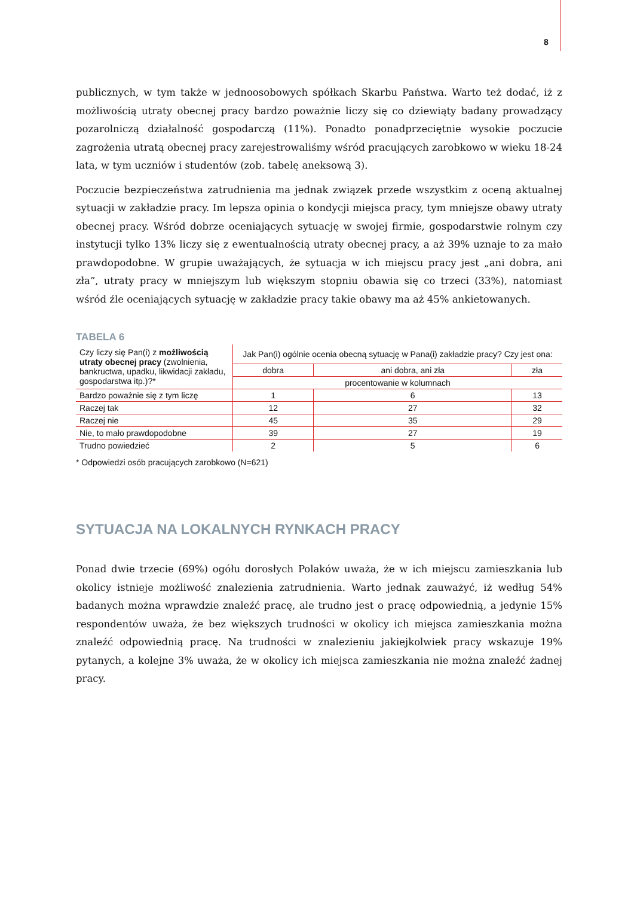8
publicznych, w tym także w jednoosobowych spółkach Skarbu Państwa. Warto też dodać, iż z możliwością utraty obecnej pracy bardzo poważnie liczy się co dziewiąty badany prowadzący pozarolniczą działalność gospodarczą (11%). Ponadto ponadprzeciętnie wysokie poczucie zagrożenia utratą obecnej pracy zarejestrowaliśmy wśród pracujących zarobkowo w wieku 18-24 lata, w tym uczniów i studentów (zob. tabelę aneksową 3).
Poczucie bezpieczeństwa zatrudnienia ma jednak związek przede wszystkim z oceną aktualnej sytuacji w zakładzie pracy. Im lepsza opinia o kondycji miejsca pracy, tym mniejsze obawy utraty obecnej pracy. Wśród dobrze oceniających sytuację w swojej firmie, gospodarstwie rolnym czy instytucji tylko 13% liczy się z ewentualnością utraty obecnej pracy, a aż 39% uznaje to za mało prawdopodobne. W grupie uważających, że sytuacja w ich miejscu pracy jest „ani dobra, ani zła”, utraty pracy w mniejszym lub większym stopniu obawia się co trzeci (33%), natomiast wśród źle oceniających sytuację w zakładzie pracy takie obawy ma aż 45% ankietowanych.
TABELA 6
| Czy liczy się Pan(i) z możliwością utraty obecnej pracy (zwolnienia, bankructwa, upadku, likwidacji zakładu, gospodarstwa itp.)?* | Jak Pan(i) ogólnie ocenia obecną sytuację w Pana(i) zakładzie pracy? Czy jest ona: | | |
| --- | --- | --- | --- |
| | dobra | ani dobra, ani zła | zła |
| | procentowanie w kolumnach | | |
| Bardzo poważnie się z tym liczę | 1 | 6 | 13 |
| Raczej tak | 12 | 27 | 32 |
| Raczej nie | 45 | 35 | 29 |
| Nie, to mało prawdopodobne | 39 | 27 | 19 |
| Trudno powiedzieć | 2 | 5 | 6 |
* Odpowiedzi osób pracujących zarobkowo (N=621)
SYTUACJA NA LOKALNYCH RYNKACH PRACY
Ponad dwie trzecie (69%) ogółu dorosłych Polaków uważa, że w ich miejscu zamieszkania lub okolicy istnieje możliwość znalezienia zatrudnienia. Warto jednak zauważyć, iż według 54% badanych można wprawdzie znaleźć pracę, ale trudno jest o pracę odpowiednią, a jedynie 15% respondentów uważa, że bez większych trudności w okolicy ich miejsca zamieszkania można znaleźć odpowiednią pracę. Na trudności w znalezieniu jakiejkolwiek pracy wskazuje 19% pytanych, a kolejne 3% uważa, że w okolicy ich miejsca zamieszkania nie można znaleźć żadnej pracy.